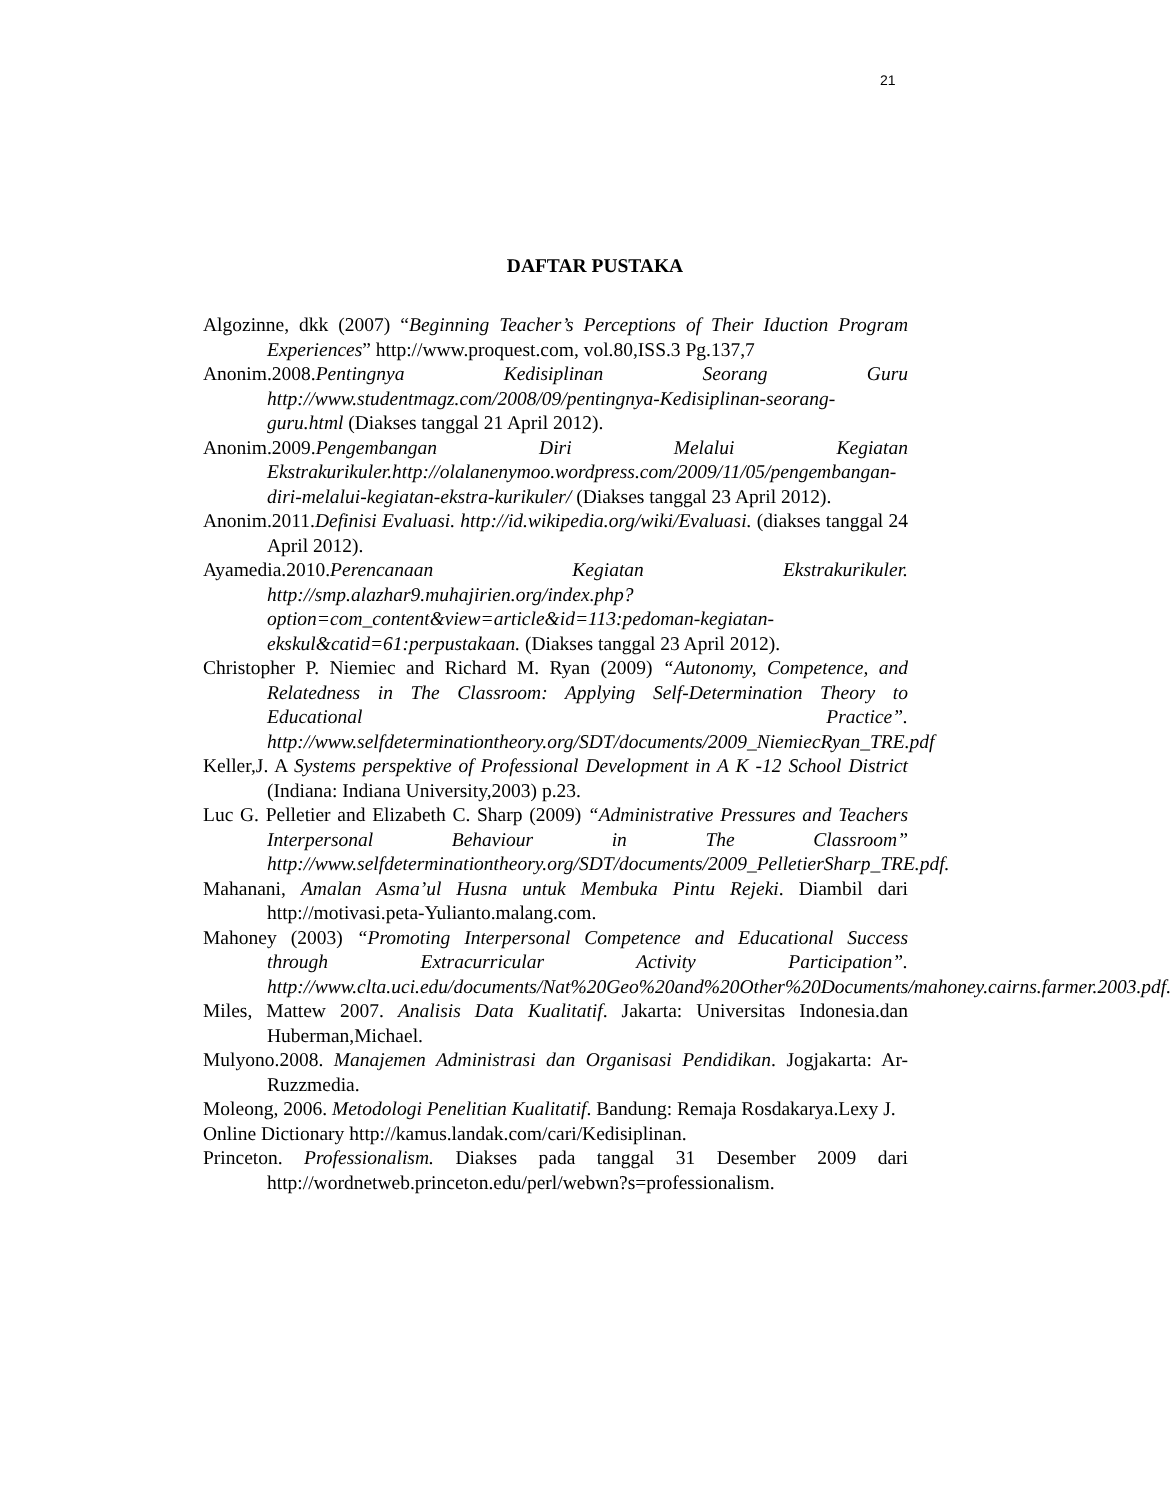21
DAFTAR PUSTAKA
Algozinne, dkk (2007) “Beginning Teacher’s Perceptions of Their Iduction Program Experiences” http://www.proquest.com, vol.80,ISS.3 Pg.137,7
Anonim.2008.Pentingnya Kedisiplinan Seorang Guru http://www.studentmagz.com/2008/09/pentingnya-Kedisiplinan-seorang-guru.html (Diakses tanggal 21 April 2012).
Anonim.2009.Pengembangan Diri Melalui Kegiatan Ekstrakurikuler.http://olalanenymoo.wordpress.com/2009/11/05/pengembangan-diri-melalui-kegiatan-ekstra-kurikuler/ (Diakses tanggal 23 April 2012).
Anonim.2011.Definisi Evaluasi. http://id.wikipedia.org/wiki/Evaluasi. (diakses tanggal 24 April 2012).
Ayamedia.2010.Perencanaan Kegiatan Ekstrakurikuler. http://smp.alazhar9.muhajirien.org/index.php?option=com_content&view=article&id=113:pedoman-kegiatan-ekskul&catid=61:perpustakaan. (Diakses tanggal 23 April 2012).
Christopher P. Niemiec and Richard M. Ryan (2009) “Autonomy, Competence, and Relatedness in The Classroom: Applying Self-Determination Theory to Educational Practice”. http://www.selfdeterminationtheory.org/SDT/documents/2009_NiemiecRyan_TRE.pdf
Keller,J. A Systems perspektive of Professional Development in A K -12 School District (Indiana: Indiana University,2003) p.23.
Luc G. Pelletier and Elizabeth C. Sharp (2009) “Administrative Pressures and Teachers Interpersonal Behaviour in The Classroom” http://www.selfdeterminationtheory.org/SDT/documents/2009_PelletierSharp_TRE.pdf.
Mahanani, Amalan Asma’ul Husna untuk Membuka Pintu Rejeki. Diambil dari http://motivasi.peta-Yulianto.malang.com.
Mahoney (2003) “Promoting Interpersonal Competence and Educational Success through Extracurricular Activity Participation”. http://www.clta.uci.edu/documents/Nat%20Geo%20and%20Other%20Documents/mahoney.cairns.farmer.2003.pdf.
Miles, Mattew 2007. Analisis Data Kualitatif. Jakarta: Universitas Indonesia.dan Huberman,Michael.
Mulyono.2008. Manajemen Administrasi dan Organisasi Pendidikan. Jogjakarta: Ar-Ruzzmedia.
Moleong, 2006. Metodologi Penelitian Kualitatif. Bandung: Remaja Rosdakarya.Lexy J.
Online Dictionary http://kamus.landak.com/cari/Kedisiplinan.
Princeton. Professionalism. Diakses pada tanggal 31 Desember 2009 dari http://wordnetweb.princeton.edu/perl/webwn?s=professionalism.